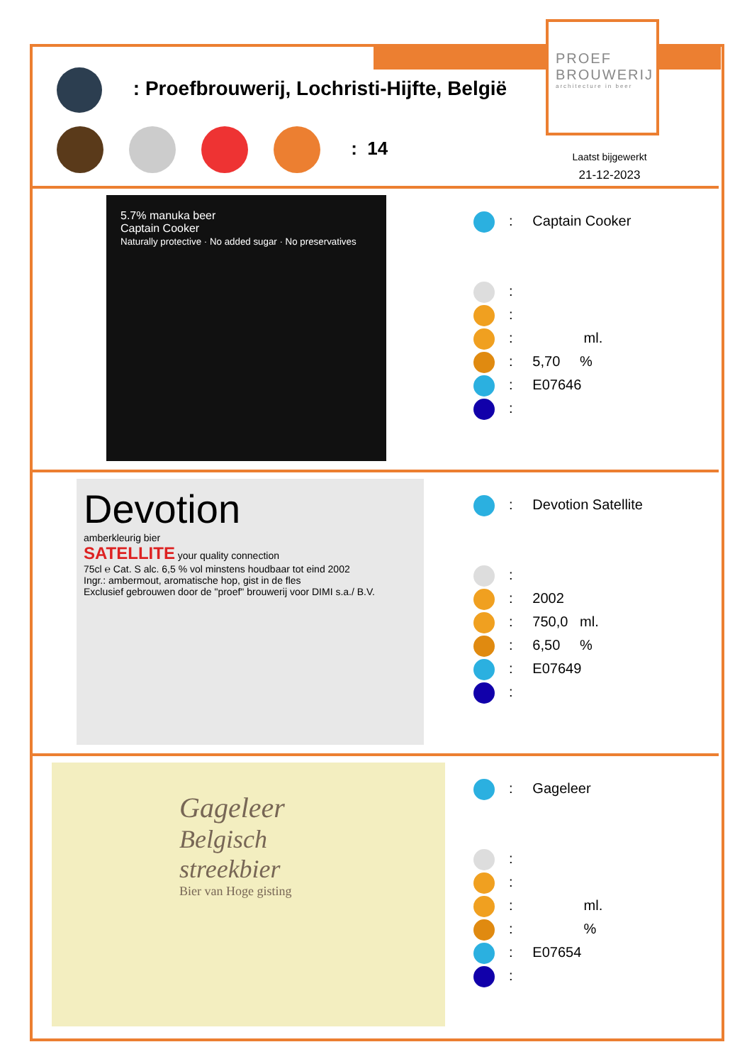PROEF
BROUWERIJ
architecture in beer
: Proefbrouwerij, Lochristi-Hijfte, België
: 14
Laatst bijgewerkt
21-12-2023
5.7% manuka beer
Captain Cooker
Naturally protective · No added sugar · No preservatives
: Captain Cooker
:
:
: ml.
: 5,70 %
: E07646
:
Devotion
amberkleurig bier
SATELLITE your quality connection
75cl ℮ Cat. S alc. 6,5 % vol minstens houdbaar tot eind 2002
Ingr.: ambermout, aromatische hop, gist in de fles
Exclusief gebrouwen door de "proef" brouwerij voor DIMI s.a./ B.V.
: Devotion Satellite
:
: 2002
: 750,0 ml.
: 6,50 %
: E07649
:
Gageleer
Belgisch
streekbier
Bier van Hoge gisting
: Gageleer
:
:
: ml.
: %
: E07654
: